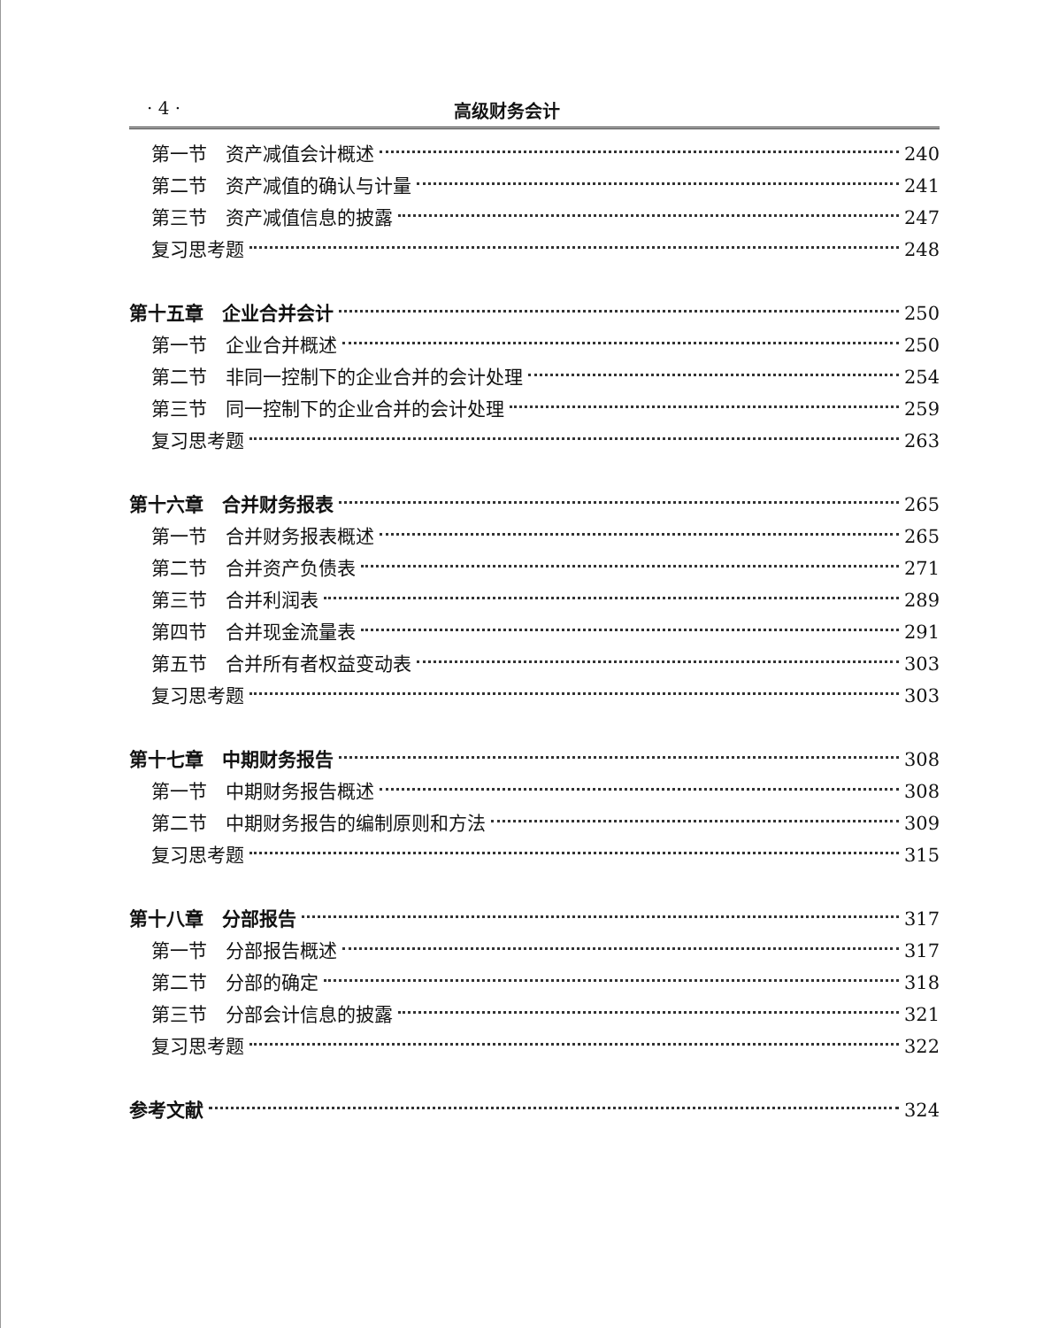· 4 · 高级财务会计
第一节　资产减值会计概述 240
第二节　资产减值的确认与计量 241
第三节　资产减值信息的披露 247
复习思考题 248
第十五章　企业合并会计 250
第一节　企业合并概述 250
第二节　非同一控制下的企业合并的会计处理 254
第三节　同一控制下的企业合并的会计处理 259
复习思考题 263
第十六章　合并财务报表 265
第一节　合并财务报表概述 265
第二节　合并资产负债表 271
第三节　合并利润表 289
第四节　合并现金流量表 291
第五节　合并所有者权益变动表 303
复习思考题 303
第十七章　中期财务报告 308
第一节　中期财务报告概述 308
第二节　中期财务报告的编制原则和方法 309
复习思考题 315
第十八章　分部报告 317
第一节　分部报告概述 317
第二节　分部的确定 318
第三节　分部会计信息的披露 321
复习思考题 322
参考文献 324